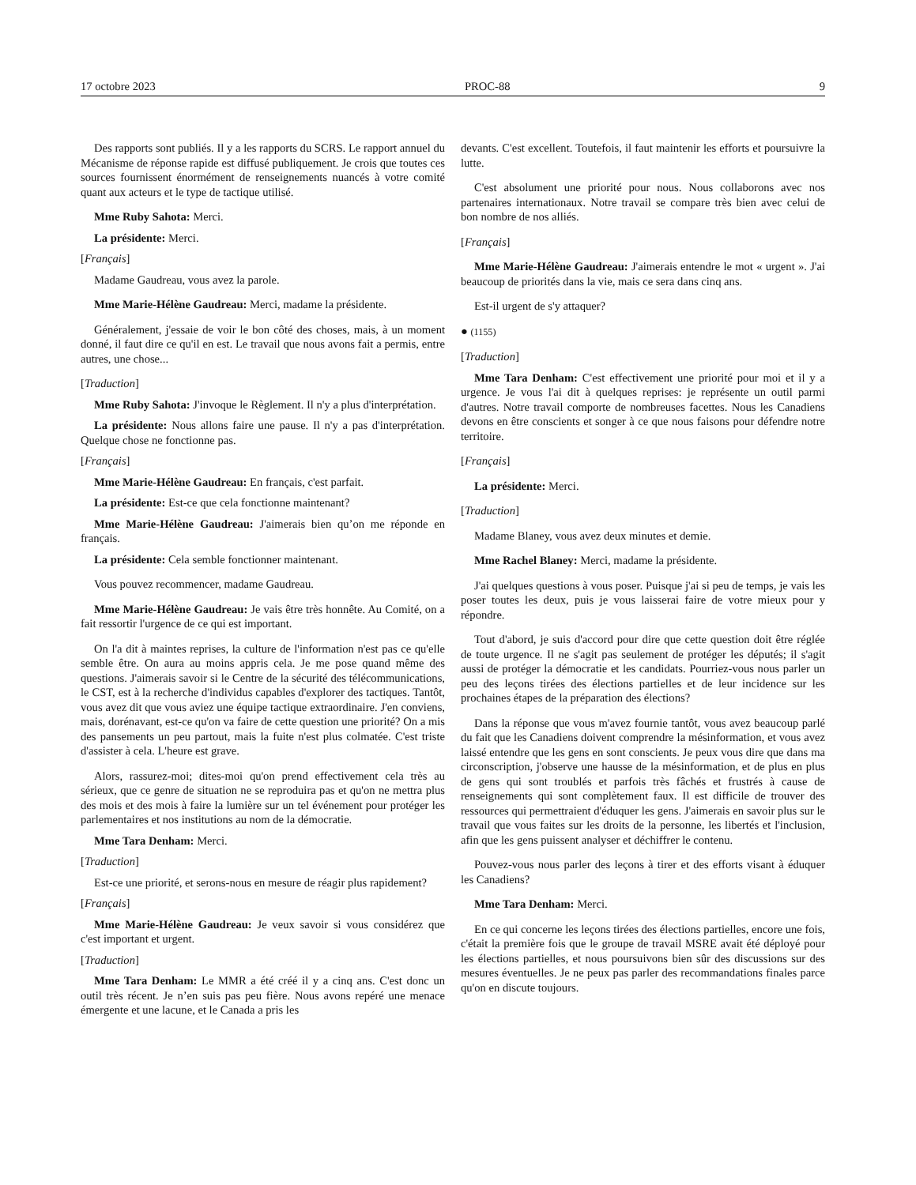17 octobre 2023 PROC-88 9
Des rapports sont publiés. Il y a les rapports du SCRS. Le rapport annuel du Mécanisme de réponse rapide est diffusé publiquement. Je crois que toutes ces sources fournissent énormément de renseignements nuancés à votre comité quant aux acteurs et le type de tactique utilisé.
Mme Ruby Sahota: Merci.
La présidente: Merci.
[Français]
Madame Gaudreau, vous avez la parole.
Mme Marie-Hélène Gaudreau: Merci, madame la présidente.
Généralement, j'essaie de voir le bon côté des choses, mais, à un moment donné, il faut dire ce qu'il en est. Le travail que nous avons fait a permis, entre autres, une chose...
[Traduction]
Mme Ruby Sahota: J'invoque le Règlement. Il n'y a plus d'interprétation.
La présidente: Nous allons faire une pause. Il n'y a pas d'interprétation. Quelque chose ne fonctionne pas.
[Français]
Mme Marie-Hélène Gaudreau: En français, c'est parfait.
La présidente: Est-ce que cela fonctionne maintenant?
Mme Marie-Hélène Gaudreau: J'aimerais bien qu’on me réponde en français.
La présidente: Cela semble fonctionner maintenant.
Vous pouvez recommencer, madame Gaudreau.
Mme Marie-Hélène Gaudreau: Je vais être très honnête. Au Comité, on a fait ressortir l'urgence de ce qui est important.
On l'a dit à maintes reprises, la culture de l'information n'est pas ce qu'elle semble être. On aura au moins appris cela. Je me pose quand même des questions. J'aimerais savoir si le Centre de la sécurité des télécommunications, le CST, est à la recherche d'individus capables d'explorer des tactiques. Tantôt, vous avez dit que vous aviez une équipe tactique extraordinaire. J'en conviens, mais, dorénavant, est-ce qu'on va faire de cette question une priorité? On a mis des pansements un peu partout, mais la fuite n'est plus colmatée. C'est triste d'assister à cela. L'heure est grave.
Alors, rassurez-moi; dites-moi qu'on prend effectivement cela très au sérieux, que ce genre de situation ne se reproduira pas et qu'on ne mettra plus des mois et des mois à faire la lumière sur un tel événement pour protéger les parlementaires et nos institutions au nom de la démocratie.
Mme Tara Denham: Merci.
[Traduction]
Est-ce une priorité, et serons-nous en mesure de réagir plus rapidement?
[Français]
Mme Marie-Hélène Gaudreau: Je veux savoir si vous considérez que c'est important et urgent.
[Traduction]
Mme Tara Denham: Le MMR a été créé il y a cinq ans. C'est donc un outil très récent. Je n’en suis pas peu fière. Nous avons repéré une menace émergente et une lacune, et le Canada a pris les
devants. C'est excellent. Toutefois, il faut maintenir les efforts et poursuivre la lutte.
C'est absolument une priorité pour nous. Nous collaborons avec nos partenaires internationaux. Notre travail se compare très bien avec celui de bon nombre de nos alliés.
[Français]
Mme Marie-Hélène Gaudreau: J'aimerais entendre le mot « urgent ». J'ai beaucoup de priorités dans la vie, mais ce sera dans cinq ans.
Est-il urgent de s'y attaquer?
● (1155)
[Traduction]
Mme Tara Denham: C'est effectivement une priorité pour moi et il y a urgence. Je vous l'ai dit à quelques reprises: je représente un outil parmi d'autres. Notre travail comporte de nombreuses facettes. Nous les Canadiens devons en être conscients et songer à ce que nous faisons pour défendre notre territoire.
[Français]
La présidente: Merci.
[Traduction]
Madame Blaney, vous avez deux minutes et demie.
Mme Rachel Blaney: Merci, madame la présidente.
J'ai quelques questions à vous poser. Puisque j'ai si peu de temps, je vais les poser toutes les deux, puis je vous laisserai faire de votre mieux pour y répondre.
Tout d'abord, je suis d'accord pour dire que cette question doit être réglée de toute urgence. Il ne s'agit pas seulement de protéger les députés; il s'agit aussi de protéger la démocratie et les candidats. Pourriez-vous nous parler un peu des leçons tirées des élections partielles et de leur incidence sur les prochaines étapes de la préparation des élections?
Dans la réponse que vous m'avez fournie tantôt, vous avez beaucoup parlé du fait que les Canadiens doivent comprendre la mésinformation, et vous avez laissé entendre que les gens en sont conscients. Je peux vous dire que dans ma circonscription, j'observe une hausse de la mésinformation, et de plus en plus de gens qui sont troublés et parfois très fâchés et frustrés à cause de renseignements qui sont complètement faux. Il est difficile de trouver des ressources qui permettraient d'éduquer les gens. J'aimerais en savoir plus sur le travail que vous faites sur les droits de la personne, les libertés et l'inclusion, afin que les gens puissent analyser et déchiffrer le contenu.
Pouvez-vous nous parler des leçons à tirer et des efforts visant à éduquer les Canadiens?
Mme Tara Denham: Merci.
En ce qui concerne les leçons tirées des élections partielles, encore une fois, c'était la première fois que le groupe de travail MSRE avait été déployé pour les élections partielles, et nous poursuivons bien sûr des discussions sur des mesures éventuelles. Je ne peux pas parler des recommandations finales parce qu'on en discute toujours.